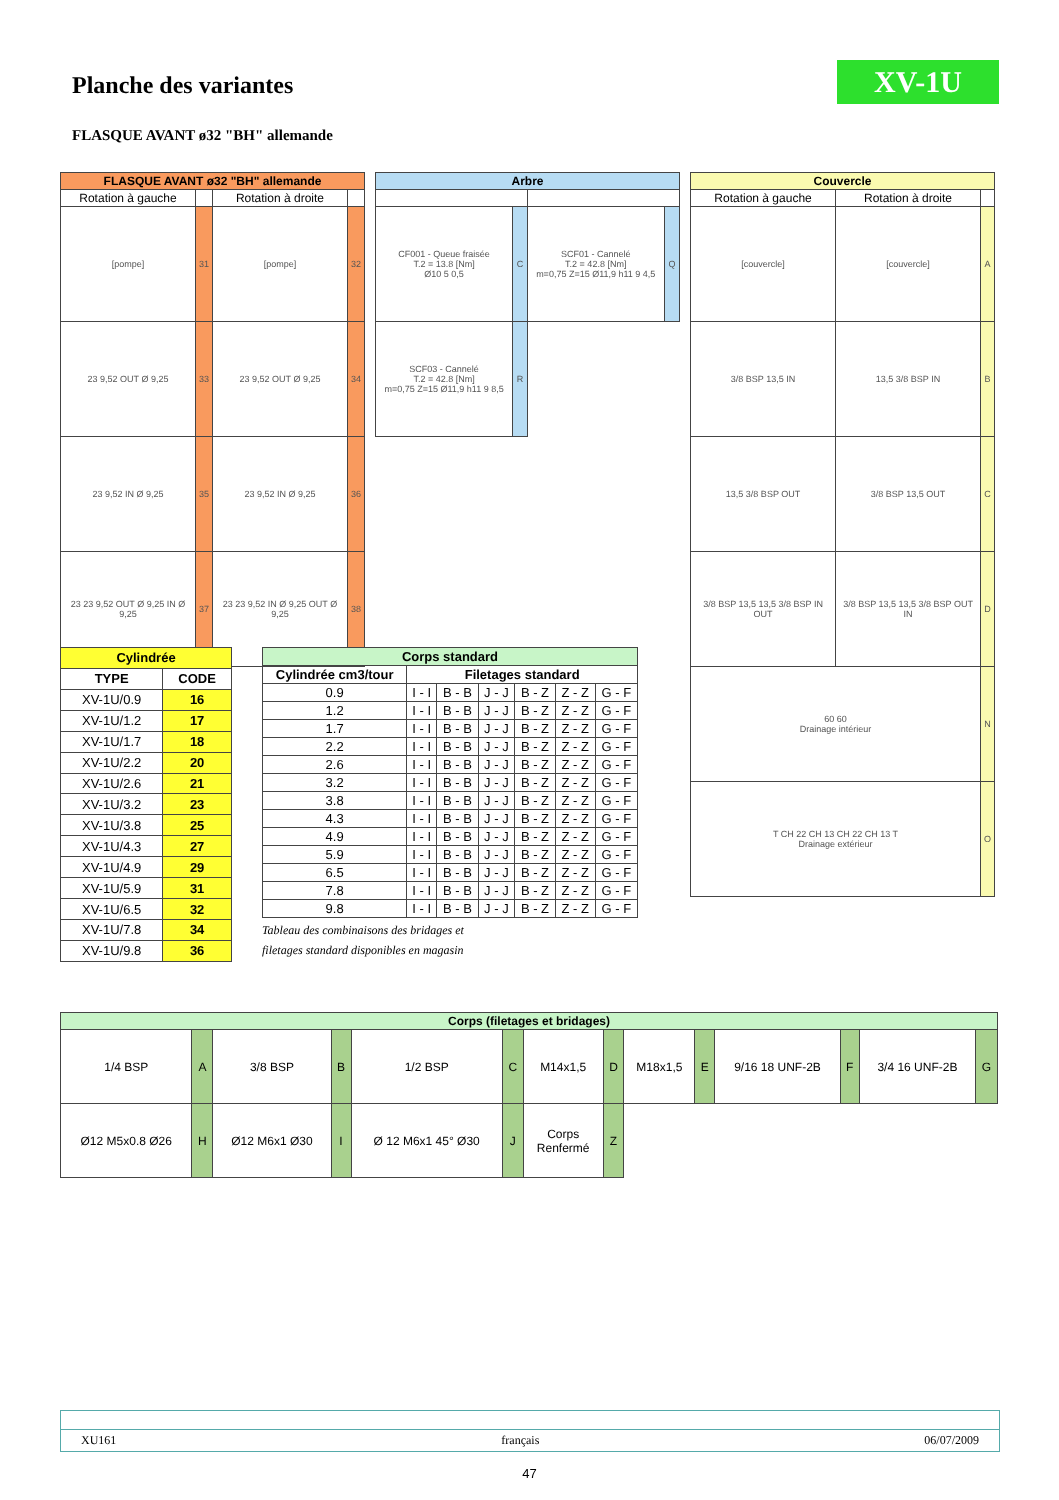XV-1U
Planche des variantes
FLASQUE AVANT ø32 "BH" allemande
| FLASQUE AVANT ø32 "BH" allemande | | | |
| --- | --- | --- | --- |
| Rotation à gauche | | Rotation à droite | |
| [pompe] | 31 | [pompe] | 32 |
| 23 9,52 OUT Ø 9,25 | 33 | 23 9,52 OUT Ø 9,25 | 34 |
| 23 9,52 IN Ø 9,25 | 35 | 23 9,52 IN Ø 9,25 | 36 |
| 23 23 9,52 OUT Ø 9,25 IN Ø 9,25 | 37 | 23 23 9,52 IN Ø 9,25 OUT Ø 9,25 | 38 |
| Arbre | | | |
| --- | --- | --- | --- |
| CF001 - Queue fraisée T.2 = 13.8 [Nm] Ø10 5 0,5 | C | SCF01 - Cannelé T.2 = 42.8 [Nm] m=0,75 Z=15 Ø11,9 h11 9 4,5 | Q |
| SCF03 - Cannelé T.2 = 42.8 [Nm] m=0,75 Z=15 Ø11,9 h11 9 8,5 | R | | |
| Couvercle | | |
| --- | --- | --- |
| Rotation à gauche | Rotation à droite | |
| [couvercle] | [couvercle] | A |
| 3/8 BSP 13,5 IN | 13,5 3/8 BSP IN | B |
| 13,5 3/8 BSP OUT | 3/8 BSP 13,5 OUT | C |
| 3/8 BSP 13,5 13,5 3/8 BSP IN OUT | 3/8 BSP 13,5 13,5 3/8 BSP OUT IN | D |
| 60 60 Drainage intérieur | | N |
| T CH 22 CH 13 CH 22 CH 13 T Drainage extérieur | | O |
| Cylindrée | |
| --- | --- |
| TYPE | CODE |
| XV-1U/0.9 | 16 |
| XV-1U/1.2 | 17 |
| XV-1U/1.7 | 18 |
| XV-1U/2.2 | 20 |
| XV-1U/2.6 | 21 |
| XV-1U/3.2 | 23 |
| XV-1U/3.8 | 25 |
| XV-1U/4.3 | 27 |
| XV-1U/4.9 | 29 |
| XV-1U/5.9 | 31 |
| XV-1U/6.5 | 32 |
| XV-1U/7.8 | 34 |
| XV-1U/9.8 | 36 |
| Corps standard | | | | | | |
| --- | --- | --- | --- | --- | --- | --- |
| Cylindrée cm3/tour | Filetages standard | | | | | |
| 0.9 | I - I | B - B | J - J | B - Z | Z - Z | G - F |
| 1.2 | I - I | B - B | J - J | B - Z | Z - Z | G - F |
| 1.7 | I - I | B - B | J - J | B - Z | Z - Z | G - F |
| 2.2 | I - I | B - B | J - J | B - Z | Z - Z | G - F |
| 2.6 | I - I | B - B | J - J | B - Z | Z - Z | G - F |
| 3.2 | I - I | B - B | J - J | B - Z | Z - Z | G - F |
| 3.8 | I - I | B - B | J - J | B - Z | Z - Z | G - F |
| 4.3 | I - I | B - B | J - J | B - Z | Z - Z | G - F |
| 4.9 | I - I | B - B | J - J | B - Z | Z - Z | G - F |
| 5.9 | I - I | B - B | J - J | B - Z | Z - Z | G - F |
| 6.5 | I - I | B - B | J - J | B - Z | Z - Z | G - F |
| 7.8 | I - I | B - B | J - J | B - Z | Z - Z | G - F |
| 9.8 | I - I | B - B | J - J | B - Z | Z - Z | G - F |
Tableau des combinaisons des bridages et
filetages standard disponibles en magasin
| Corps (filetages et bridages) | | | | | | | | | | | | | |
| --- | --- | --- | --- | --- | --- | --- | --- | --- | --- | --- | --- | --- | --- |
| 1/4 BSP | A | 3/8 BSP | B | 1/2 BSP | C | M14x1,5 | D | M18x1,5 | E | 9/16 18 UNF-2B | F | 3/4 16 UNF-2B | G |
| Ø12 M5x0.8 Ø26 | H | Ø12 M6x1 Ø30 | I | Ø 12 M6x1 45° Ø30 | J | Corps Renfermé | Z | | | | | | |
XU161 français 06/07/2009
47